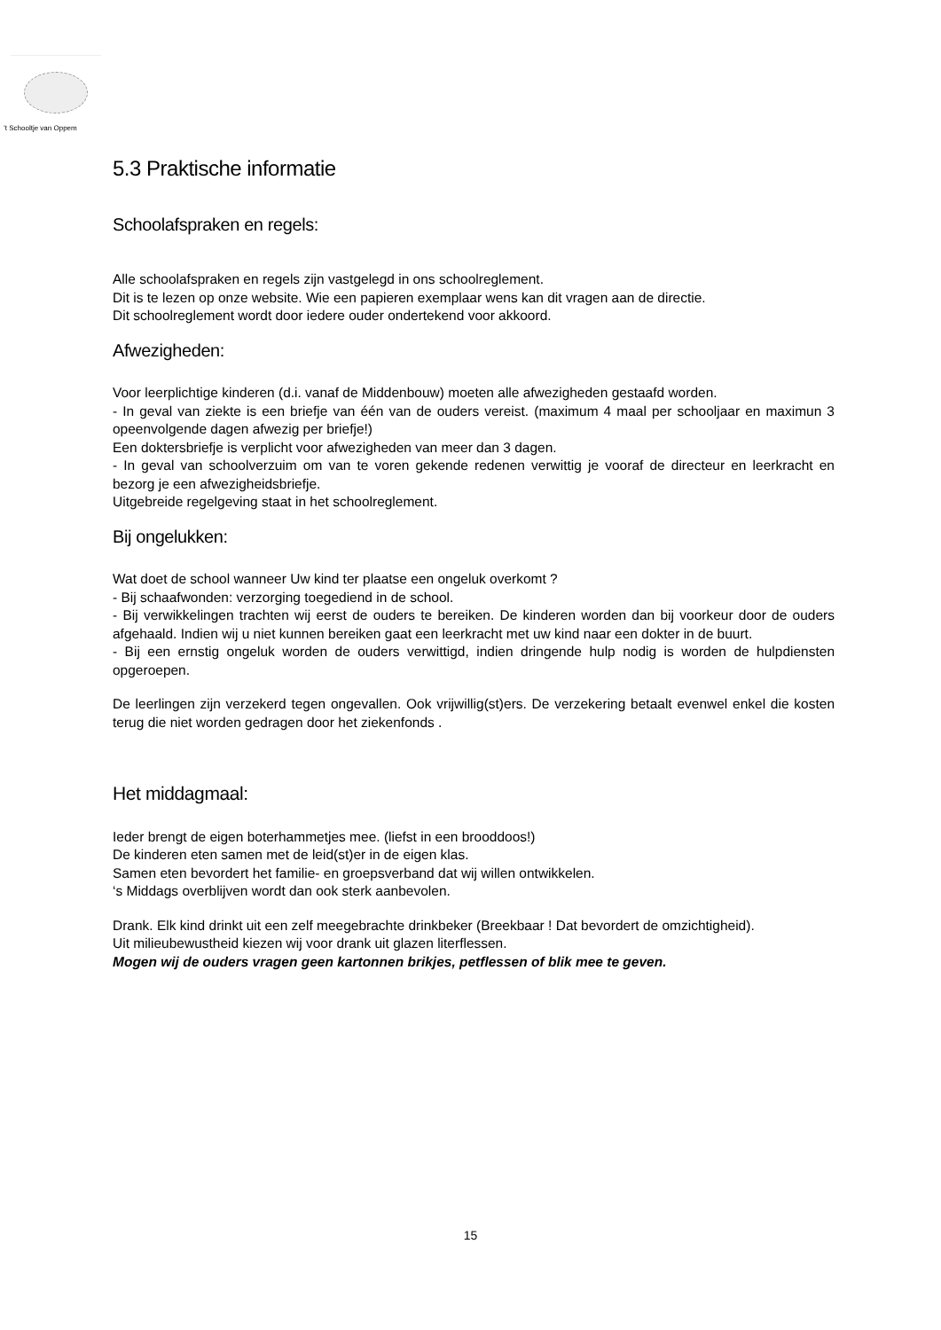’t Schooltje van Oppem
5.3 Praktische informatie
Schoolafspraken en regels:
Alle schoolafspraken en regels zijn vastgelegd in ons schoolreglement.
Dit is te lezen op onze website. Wie een papieren exemplaar wens kan dit vragen aan de directie.
Dit schoolreglement wordt door iedere ouder ondertekend voor akkoord.
Afwezigheden:
Voor leerplichtige kinderen (d.i. vanaf de Middenbouw) moeten alle afwezigheden gestaafd worden.
- In geval van ziekte is een briefje van één van de ouders vereist. (maximum 4 maal per schooljaar en maximun 3 opeenvolgende dagen afwezig per briefje!)
Een doktersbriefje is verplicht voor afwezigheden van meer dan 3 dagen.
- In geval van schoolverzuim om van te voren gekende redenen verwittig je vooraf de directeur en leerkracht en bezorg je een afwezigheidsbriefje.
Uitgebreide regelgeving staat in het schoolreglement.
Bij ongelukken:
Wat doet de school wanneer Uw kind ter plaatse een ongeluk overkomt ?
- Bij schaafwonden: verzorging toegediend in de school.
- Bij verwikkelingen trachten wij eerst de ouders te bereiken. De kinderen worden dan bij voorkeur door de ouders afgehaald. Indien wij u niet kunnen bereiken gaat een leerkracht met uw kind naar een dokter in de buurt.
- Bij een ernstig ongeluk worden de ouders verwittigd, indien dringende hulp nodig is worden de hulpdiensten opgeroepen.
De leerlingen zijn verzekerd tegen ongevallen. Ook vrijwillig(st)ers. De verzekering betaalt evenwel enkel die kosten terug die niet worden gedragen door het ziekenfonds .
Het middagmaal:
Ieder brengt de eigen boterhammetjes mee. (liefst in een brooddoos!)
De kinderen eten samen met de leid(st)er in de eigen klas.
Samen eten bevordert het familie- en groepsverband dat wij willen ontwikkelen.
‘s Middags overblijven wordt dan ook sterk aanbevolen.
Drank. Elk kind drinkt uit een zelf meegebrachte drinkbeker (Breekbaar ! Dat bevordert de omzichtigheid).
Uit milieubewustheid kiezen wij voor drank uit glazen literflessen.
Mogen wij de ouders vragen geen kartonnen brikjes, petflessen of blik mee te geven.
15